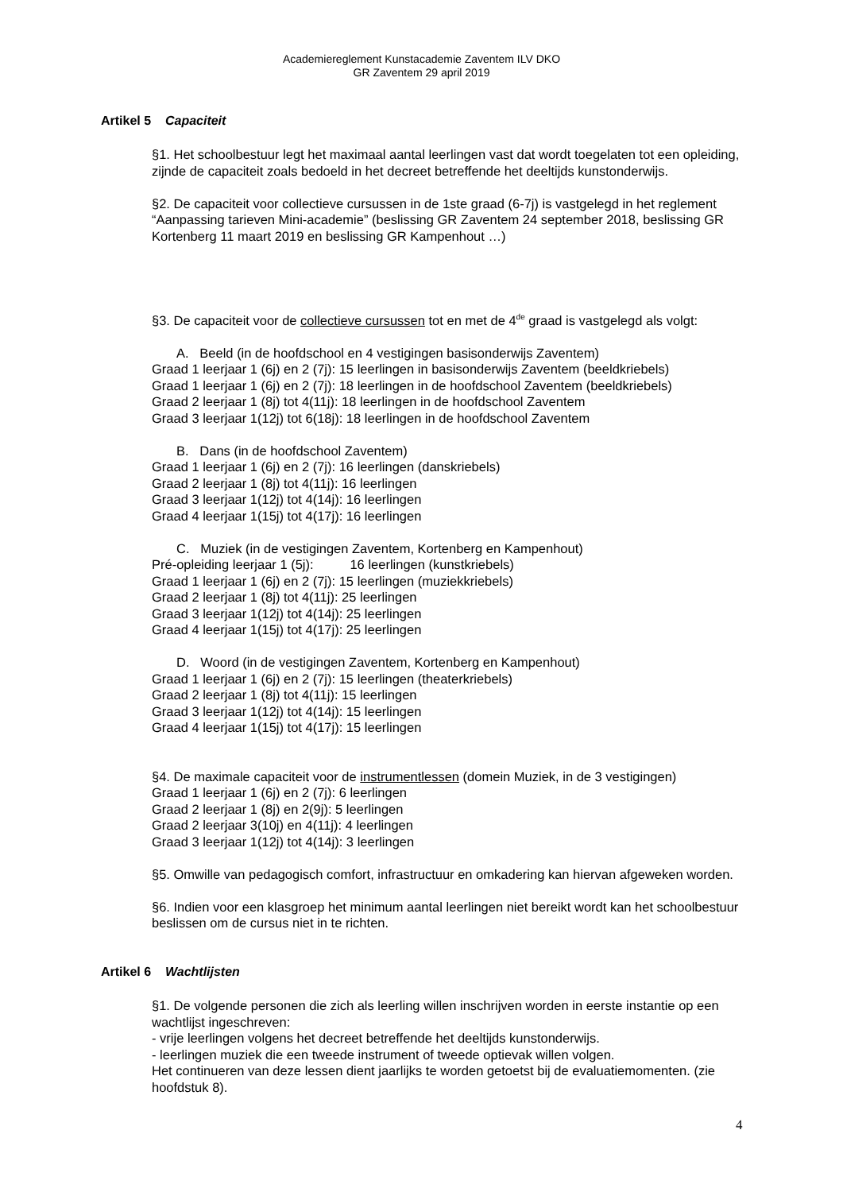Academiereglement Kunstacademie Zaventem ILV DKO
GR Zaventem 29 april 2019
Artikel 5 Capaciteit
§1. Het schoolbestuur legt het maximaal aantal leerlingen vast dat wordt toegelaten tot een opleiding, zijnde de capaciteit zoals bedoeld in het decreet betreffende het deeltijds kunstonderwijs.
§2. De capaciteit voor collectieve cursussen in de 1ste graad (6-7j) is vastgelegd in het reglement “Aanpassing tarieven Mini-academie” (beslissing GR Zaventem 24 september 2018, beslissing GR Kortenberg 11 maart 2019 en beslissing GR Kampenhout …)
§3. De capaciteit voor de collectieve cursussen tot en met de 4<sup>de</sup> graad is vastgelegd als volgt:
A. Beeld (in de hoofdschool en 4 vestigingen basisonderwijs Zaventem)
Graad 1 leerjaar 1 (6j) en 2 (7j): 15 leerlingen in basisonderwijs Zaventem (beeldkriebels)
Graad 1 leerjaar 1 (6j) en 2 (7j): 18 leerlingen in de hoofdschool Zaventem (beeldkriebels)
Graad 2 leerjaar 1 (8j) tot 4(11j): 18 leerlingen in de hoofdschool Zaventem
Graad 3 leerjaar 1(12j) tot 6(18j): 18 leerlingen in de hoofdschool Zaventem
B. Dans (in de hoofdschool Zaventem)
Graad 1 leerjaar 1 (6j) en 2 (7j): 16 leerlingen (danskriebels)
Graad 2 leerjaar 1 (8j) tot 4(11j): 16 leerlingen
Graad 3 leerjaar 1(12j) tot 4(14j): 16 leerlingen
Graad 4 leerjaar 1(15j) tot 4(17j): 16 leerlingen
C. Muziek (in de vestigingen Zaventem, Kortenberg en Kampenhout)
Pré-opleiding leerjaar 1 (5j): 16 leerlingen (kunstkriebels)
Graad 1 leerjaar 1 (6j) en 2 (7j): 15 leerlingen (muziekkriebels)
Graad 2 leerjaar 1 (8j) tot 4(11j): 25 leerlingen
Graad 3 leerjaar 1(12j) tot 4(14j): 25 leerlingen
Graad 4 leerjaar 1(15j) tot 4(17j): 25 leerlingen
D. Woord (in de vestigingen Zaventem, Kortenberg en Kampenhout)
Graad 1 leerjaar 1 (6j) en 2 (7j): 15 leerlingen (theaterkriebels)
Graad 2 leerjaar 1 (8j) tot 4(11j): 15 leerlingen
Graad 3 leerjaar 1(12j) tot 4(14j): 15 leerlingen
Graad 4 leerjaar 1(15j) tot 4(17j): 15 leerlingen
§4. De maximale capaciteit voor de instrumentlessen (domein Muziek, in de 3 vestigingen)
Graad 1 leerjaar 1 (6j) en 2 (7j): 6 leerlingen
Graad 2 leerjaar 1 (8j) en 2(9j): 5 leerlingen
Graad 2 leerjaar 3(10j) en 4(11j): 4 leerlingen
Graad 3 leerjaar 1(12j) tot 4(14j): 3 leerlingen
§5. Omwille van pedagogisch comfort, infrastructuur en omkadering kan hiervan afgeweken worden.
§6. Indien voor een klasgroep het minimum aantal leerlingen niet bereikt wordt kan het schoolbestuur beslissen om de cursus niet in te richten.
Artikel 6 Wachtlijsten
§1. De volgende personen die zich als leerling willen inschrijven worden in eerste instantie op een wachtlijst ingeschreven:
- vrije leerlingen volgens het decreet betreffende het deeltijds kunstonderwijs.
- leerlingen muziek die een tweede instrument of tweede optievak willen volgen.
Het continueren van deze lessen dient jaarlijks te worden getoetst bij de evaluatiemomenten. (zie hoofdstuk 8).
4